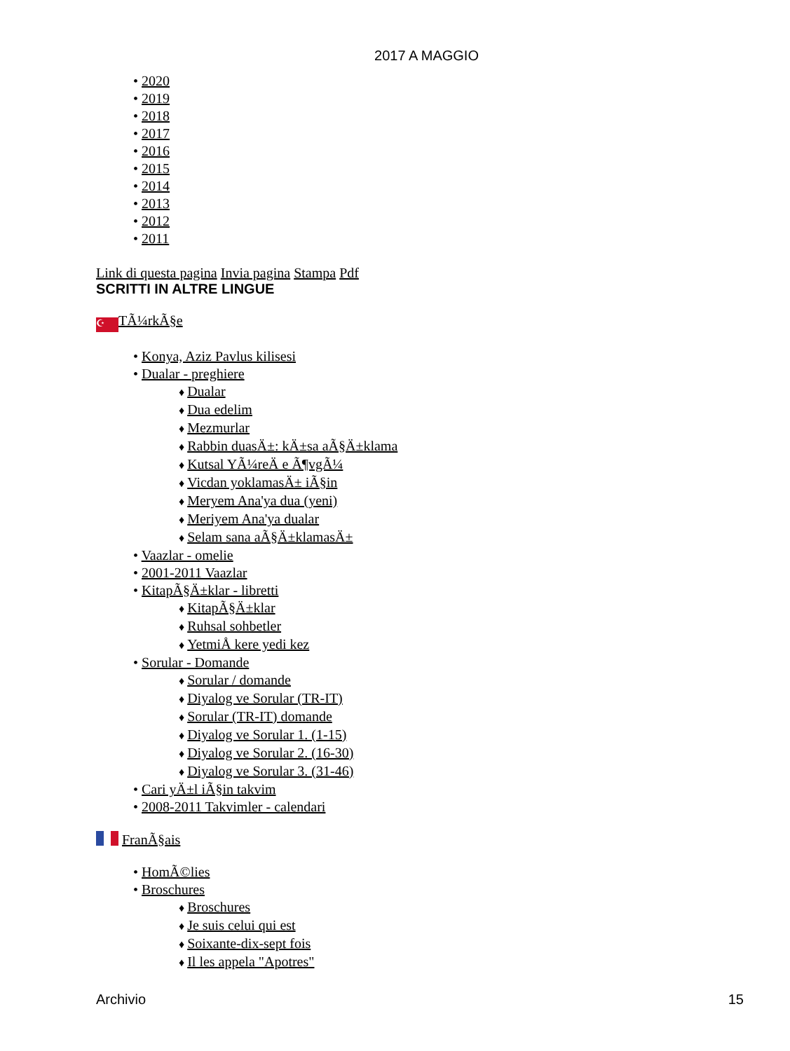2017 A MAGGIO
2020
2019
2018
2017
2016
2015
2014
2013
2012
2011
Link di questa pagina Invia pagina Stampa Pdf
SCRITTI IN ALTRE LINGUE
☪ TÃ¼rkÃ§e
Konya, Aziz Pavlus kilisesi
Dualar - preghiere
Dualar
Dua edelim
Mezmurlar
Rabbin duasÄ±: kÄ±sa aÃ§Ä±klama
Kutsal YÃ¼reÄ e Ã¶vgÃ¼
Vicdan yoklamasÄ± iÃ§in
Meryem Ana'ya dua (yeni)
Meriyem Ana'ya dualar
Selam sana aÃ§Ä±klamasÄ±
Vaazlar - omelie
2001-2011 Vaazlar
KitapÃ§Ä±klar - libretti
KitapÃ§Ä±klar
Ruhsal sohbetler
YetmiÅ kere yedi kez
Sorular - Domande
Sorular / domande
Diyalog ve Sorular (TR-IT)
Sorular (TR-IT) domande
Diyalog ve Sorular 1. (1-15)
Diyalog ve Sorular 2. (16-30)
Diyalog ve Sorular 3. (31-46)
Cari yÄ±l iÃ§in takvim
2008-2011 Takvimler - calendari
FranÃ§ais
HomÃ©lies
Broschures
Broschures
Je suis celui qui est
Soixante-dix-sept fois
Il les appela "Apotres"
Archivio 15